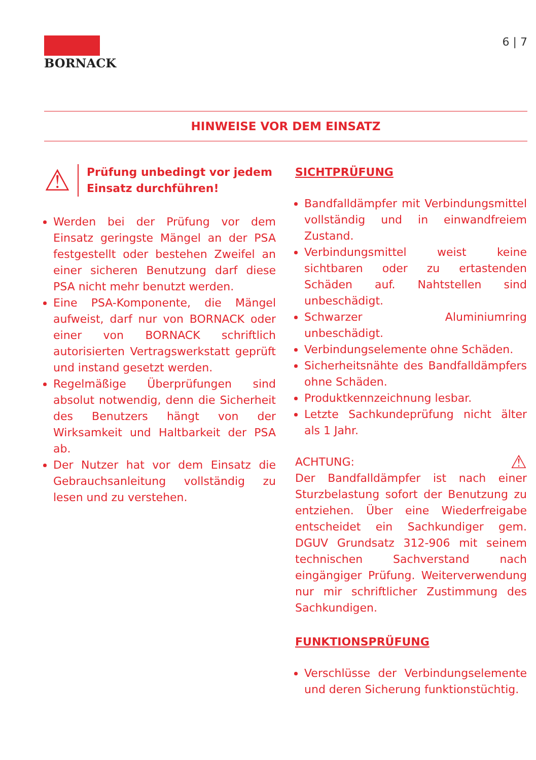BORNACK 6 | 7
HINWEISE VOR DEM EINSATZ
⚠ Prüfung unbedingt vor jedem Einsatz durchführen!
Werden bei der Prüfung vor dem Einsatz geringste Mängel an der PSA festgestellt oder bestehen Zweifel an einer sicheren Benutzung darf diese PSA nicht mehr benutzt werden.
Eine PSA-Komponente, die Mängel aufweist, darf nur von BORNACK oder einer von BORNACK schriftlich autorisierten Vertragswerkstatt geprüft und instand gesetzt werden.
Regelmäßige Überprüfungen sind absolut notwendig, denn die Sicherheit des Benutzers hängt von der Wirksamkeit und Haltbarkeit der PSA ab.
Der Nutzer hat vor dem Einsatz die Gebrauchsanleitung vollständig zu lesen und zu verstehen.
SICHTPRÜFUNG
Bandfalldämpfer mit Verbindungsmittel vollständig und in einwandfreiem Zustand.
Verbindungsmittel weist keine sichtbaren oder zu ertastenden Schäden auf. Nahtstellen sind unbeschädigt.
Schwarzer Aluminiumring unbeschädigt.
Verbindungselemente ohne Schäden.
Sicherheitsnähte des Bandfalldämpfers ohne Schäden.
Produktkennzeichnung lesbar.
Letzte Sachkundeprüfung nicht älter als 1 Jahr.
ACHTUNG: ⚠
Der Bandfalldämpfer ist nach einer Sturzbelastung sofort der Benutzung zu entziehen. Über eine Wiederfreigabe entscheidet ein Sachkundiger gem. DGUV Grundsatz 312-906 mit seinem technischen Sachverstand nach eingängiger Prüfung. Weiterverwendung nur mir schriftlicher Zustimmung des Sachkundigen.
FUNKTIONSPRÜFUNG
Verschlüsse der Verbindungselemente und deren Sicherung funktionstüchtig.